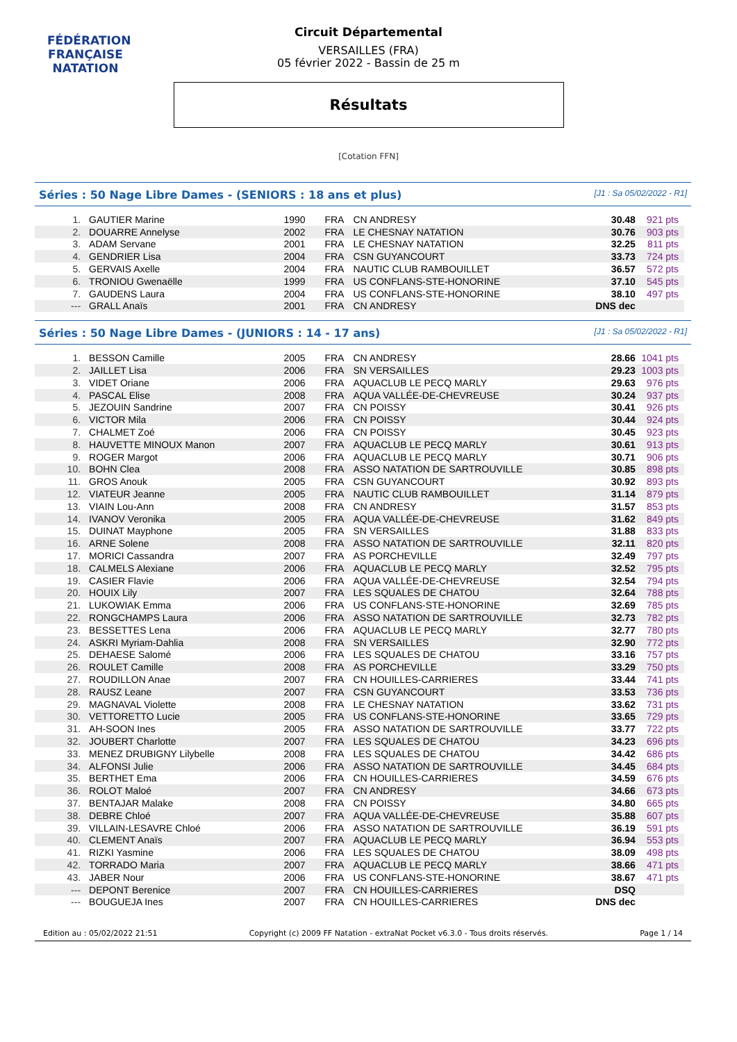FÉDÉRATION FRANÇAISE
NATATION
Circuit Départemental
VERSAILLES (FRA)
05 février 2022 - Bassin de 25 m
Résultats
[Cotation FFN]
Séries : 50 Nage Libre Dames - (SENIORS : 18 ans et plus) [J1 : Sa 05/02/2022 - R1]
| 1. | GAUTIER Marine | 1990 | FRA | CN ANDRESY | 30.48 | 921 pts |
| 2. | DOUARRE Annelyse | 2002 | FRA | LE CHESNAY NATATION | 30.76 | 903 pts |
| 3. | ADAM Servane | 2001 | FRA | LE CHESNAY NATATION | 32.25 | 811 pts |
| 4. | GENDRIER Lisa | 2004 | FRA | CSN GUYANCOURT | 33.73 | 724 pts |
| 5. | GERVAIS Axelle | 2004 | FRA | NAUTIC CLUB RAMBOUILLET | 36.57 | 572 pts |
| 6. | TRONIOU Gwenaëlle | 1999 | FRA | US CONFLANS-STE-HONORINE | 37.10 | 545 pts |
| 7. | GAUDENS Laura | 2004 | FRA | US CONFLANS-STE-HONORINE | 38.10 | 497 pts |
| --- | GRALL Anaïs | 2001 | FRA | CN ANDRESY | DNS dec | |
Séries : 50 Nage Libre Dames - (JUNIORS : 14 - 17 ans) [J1 : Sa 05/02/2022 - R1]
| 1. | BESSON Camille | 2005 | FRA | CN ANDRESY | 28.66 | 1041 pts |
| 2. | JAILLET Lisa | 2006 | FRA | SN VERSAILLES | 29.23 | 1003 pts |
| 3. | VIDET Oriane | 2006 | FRA | AQUACLUB LE PECQ MARLY | 29.63 | 976 pts |
| 4. | PASCAL Elise | 2008 | FRA | AQUA VALLÉE-DE-CHEVREUSE | 30.24 | 937 pts |
| 5. | JEZOUIN Sandrine | 2007 | FRA | CN POISSY | 30.41 | 926 pts |
| 6. | VICTOR Mila | 2006 | FRA | CN POISSY | 30.44 | 924 pts |
| 7. | CHALMET Zoé | 2006 | FRA | CN POISSY | 30.45 | 923 pts |
| 8. | HAUVETTE MINOUX Manon | 2007 | FRA | AQUACLUB LE PECQ MARLY | 30.61 | 913 pts |
| 9. | ROGER Margot | 2006 | FRA | AQUACLUB LE PECQ MARLY | 30.71 | 906 pts |
| 10. | BOHN Clea | 2008 | FRA | ASSO NATATION DE SARTROUVILLE | 30.85 | 898 pts |
| 11. | GROS Anouk | 2005 | FRA | CSN GUYANCOURT | 30.92 | 893 pts |
| 12. | VIATEUR Jeanne | 2005 | FRA | NAUTIC CLUB RAMBOUILLET | 31.14 | 879 pts |
| 13. | VIAIN Lou-Ann | 2008 | FRA | CN ANDRESY | 31.57 | 853 pts |
| 14. | IVANOV Veronika | 2005 | FRA | AQUA VALLÉE-DE-CHEVREUSE | 31.62 | 849 pts |
| 15. | DUINAT Mayphone | 2005 | FRA | SN VERSAILLES | 31.88 | 833 pts |
| 16. | ARNE Solene | 2008 | FRA | ASSO NATATION DE SARTROUVILLE | 32.11 | 820 pts |
| 17. | MORICI Cassandra | 2007 | FRA | AS PORCHEVILLE | 32.49 | 797 pts |
| 18. | CALMELS Alexiane | 2006 | FRA | AQUACLUB LE PECQ MARLY | 32.52 | 795 pts |
| 19. | CASIER Flavie | 2006 | FRA | AQUA VALLÉE-DE-CHEVREUSE | 32.54 | 794 pts |
| 20. | HOUIX Lily | 2007 | FRA | LES SQUALES DE CHATOU | 32.64 | 788 pts |
| 21. | LUKOWIAK Emma | 2006 | FRA | US CONFLANS-STE-HONORINE | 32.69 | 785 pts |
| 22. | RONGCHAMPS Laura | 2006 | FRA | ASSO NATATION DE SARTROUVILLE | 32.73 | 782 pts |
| 23. | BESSETTES Lena | 2006 | FRA | AQUACLUB LE PECQ MARLY | 32.77 | 780 pts |
| 24. | ASKRI Myriam-Dahlia | 2008 | FRA | SN VERSAILLES | 32.90 | 772 pts |
| 25. | DEHAESE Salomé | 2006 | FRA | LES SQUALES DE CHATOU | 33.16 | 757 pts |
| 26. | ROULET Camille | 2008 | FRA | AS PORCHEVILLE | 33.29 | 750 pts |
| 27. | ROUDILLON Anae | 2007 | FRA | CN HOUILLES-CARRIERES | 33.44 | 741 pts |
| 28. | RAUSZ Leane | 2007 | FRA | CSN GUYANCOURT | 33.53 | 736 pts |
| 29. | MAGNAVAL Violette | 2008 | FRA | LE CHESNAY NATATION | 33.62 | 731 pts |
| 30. | VETTORETTO Lucie | 2005 | FRA | US CONFLANS-STE-HONORINE | 33.65 | 729 pts |
| 31. | AH-SOON Ines | 2005 | FRA | ASSO NATATION DE SARTROUVILLE | 33.77 | 722 pts |
| 32. | JOUBERT Charlotte | 2007 | FRA | LES SQUALES DE CHATOU | 34.23 | 696 pts |
| 33. | MENEZ DRUBIGNY Lilybelle | 2008 | FRA | LES SQUALES DE CHATOU | 34.42 | 686 pts |
| 34. | ALFONSI Julie | 2006 | FRA | ASSO NATATION DE SARTROUVILLE | 34.45 | 684 pts |
| 35. | BERTHET Ema | 2006 | FRA | CN HOUILLES-CARRIERES | 34.59 | 676 pts |
| 36. | ROLOT Maloé | 2007 | FRA | CN ANDRESY | 34.66 | 673 pts |
| 37. | BENTAJAR Malake | 2008 | FRA | CN POISSY | 34.80 | 665 pts |
| 38. | DEBRE Chloé | 2007 | FRA | AQUA VALLÉE-DE-CHEVREUSE | 35.88 | 607 pts |
| 39. | VILLAIN-LESAVRE Chloé | 2006 | FRA | ASSO NATATION DE SARTROUVILLE | 36.19 | 591 pts |
| 40. | CLEMENT Anaïs | 2007 | FRA | AQUACLUB LE PECQ MARLY | 36.94 | 553 pts |
| 41. | RIZKI Yasmine | 2006 | FRA | LES SQUALES DE CHATOU | 38.09 | 498 pts |
| 42. | TORRADO Maria | 2007 | FRA | AQUACLUB LE PECQ MARLY | 38.66 | 471 pts |
| 43. | JABER Nour | 2006 | FRA | US CONFLANS-STE-HONORINE | 38.67 | 471 pts |
| --- | DEPONT Berenice | 2007 | FRA | CN HOUILLES-CARRIERES | DSQ | |
| --- | BOUGUEJA Ines | 2007 | FRA | CN HOUILLES-CARRIERES | DNS dec | |
Edition au : 05/02/2022 21:51 Copyright (c) 2009 FF Natation - extraNat Pocket v6.3.0 - Tous droits réservés. Page 1 / 14